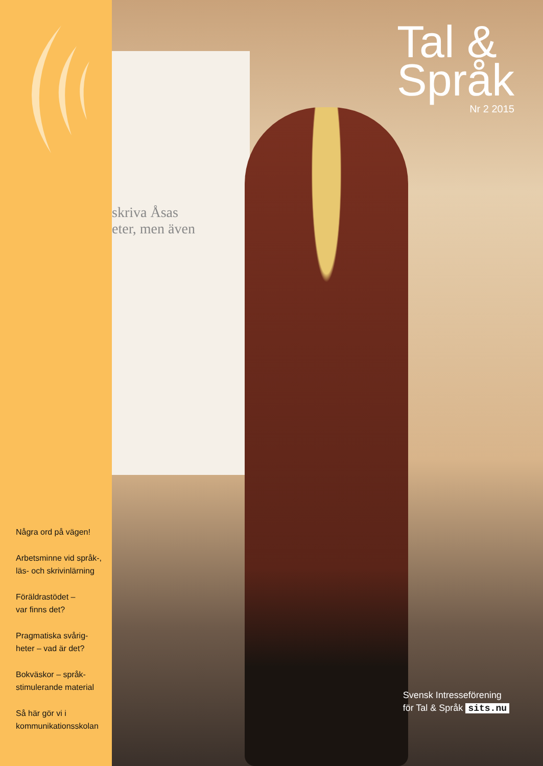Några ord på vägen!
Arbetsminne vid språk-,
läs- och skrivinlärning
Föräldrastödet –
var finns det?
Pragmatiska svårig-
heter – vad är det?
Bokväskor – språk-
stimulerande material
Så här gör vi i
kommunikationsskolan
skriva Åsas
eter, men även
Tal &
Språk
Nr 2 2015
Svensk Intresseförening
för Tal & Språk sits.nu